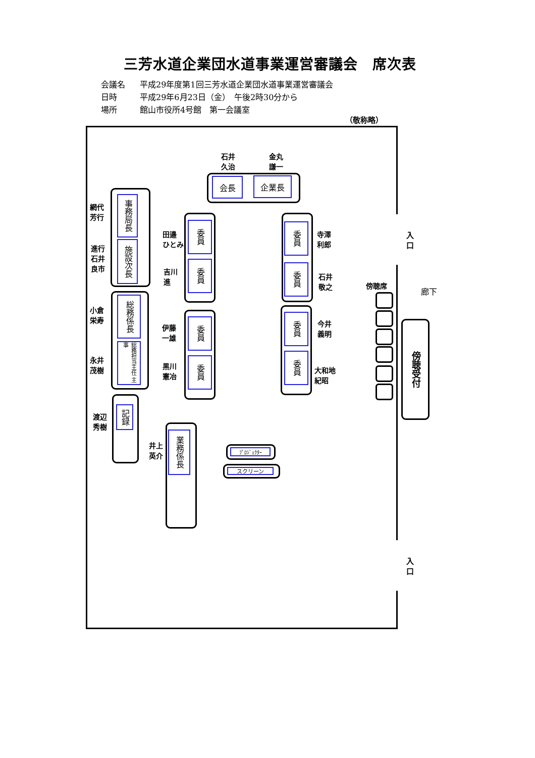三芳水道企業団水道事業運営審議会　席次表
会議名
平成29年度第1回三芳水道企業団水道事業運営審議会
日時
平成29年6月23日（金）　午後2時30分から
場所
館山市役所4号館　第一会議室
（敬称略）
石井
久治
金丸
謙一
会長
企業長
網代
芳行
事務局長
施設次長
進行
石井
良市
小倉
栄寿
総務係長
総務担当主任 主事
永井
茂樹
渡辺
秀樹
記録
井上
英介
業務係長
田邉
ひとみ
委員
委員
吉川
進
伊藤
一雄
委員
委員
黒川
憲冶
委員
寺澤
利郎
委員
石井
敬之
委員
今井
義明
委員
大和地
紀昭
ﾌﾟﾛｼﾞｪｸﾀｰ
スクリーン
入
口
傍聴席
廊下
傍聴受付
入
口